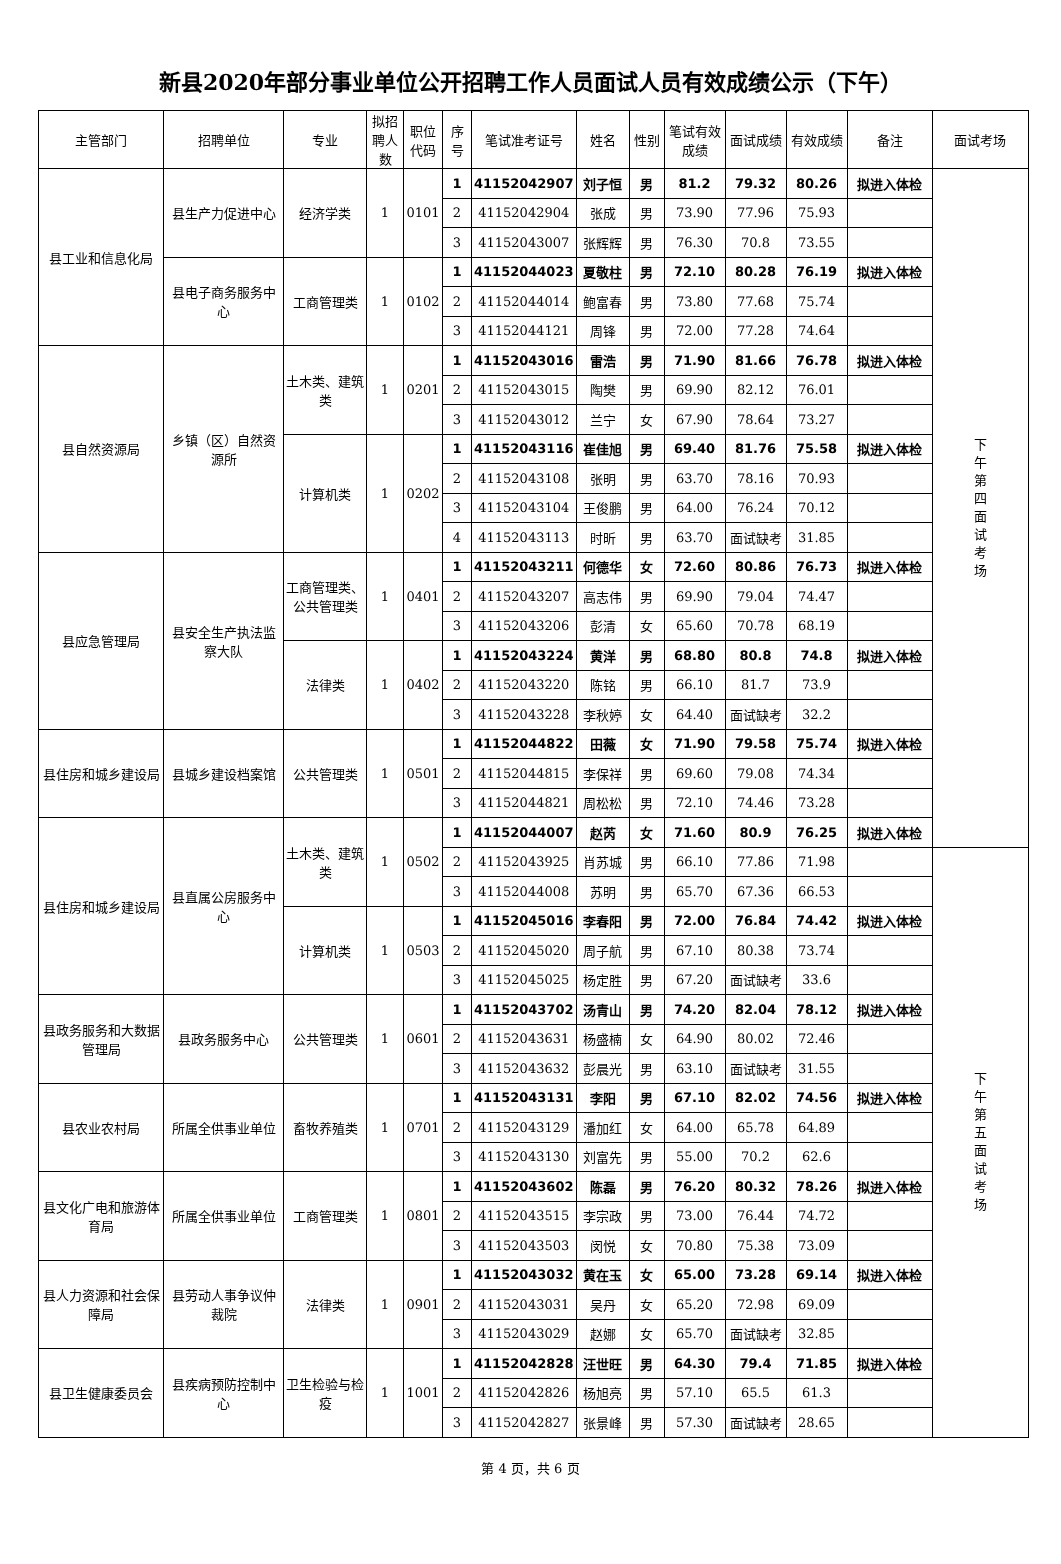新县2020年部分事业单位公开招聘工作人员面试人员有效成绩公示（下午）
| 主管部门 | 招聘单位 | 专业 | 拟招聘人数 | 职位代码 | 序号 | 笔试准考证号 | 姓名 | 性别 | 笔试有效成绩 | 面试成绩 | 有效成绩 | 备注 | 面试考场 |
| --- | --- | --- | --- | --- | --- | --- | --- | --- | --- | --- | --- | --- | --- |
| 县工业和信息化局 | 县生产力促进中心 | 经济学类 | 1 | 0101 | 1 | 41152042907 | 刘子恒 | 男 | 81.2 | 79.32 | 80.26 | 拟进入体检 | 下午第四面试考场 |
| | | | | | 2 | 41152042904 | 张成 | 男 | 73.90 | 77.96 | 75.93 | | |
| | | | | | 3 | 41152043007 | 张辉辉 | 男 | 76.30 | 70.8 | 73.55 | | |
| | 县电子商务服务中心 | 工商管理类 | 1 | 0102 | 1 | 41152044023 | 夏敬柱 | 男 | 72.10 | 80.28 | 76.19 | 拟进入体检 | |
| | | | | | 2 | 41152044014 | 鲍富春 | 男 | 73.80 | 77.68 | 75.74 | | |
| | | | | | 3 | 41152044121 | 周锋 | 男 | 72.00 | 77.28 | 74.64 | | |
| 县自然资源局 | 乡镇（区）自然资源所 | 土木类、建筑类 | 1 | 0201 | 1 | 41152043016 | 雷浩 | 男 | 71.90 | 81.66 | 76.78 | 拟进入体检 | |
| | | | | | 2 | 41152043015 | 陶樊 | 男 | 69.90 | 82.12 | 76.01 | | |
| | | | | | 3 | 41152043012 | 兰宁 | 女 | 67.90 | 78.64 | 73.27 | | |
| | | 计算机类 | 1 | 0202 | 1 | 41152043116 | 崔佳旭 | 男 | 69.40 | 81.76 | 75.58 | 拟进入体检 | |
| | | | | | 2 | 41152043108 | 张明 | 男 | 63.70 | 78.16 | 70.93 | | |
| | | | | | 3 | 41152043104 | 王俊鹏 | 男 | 64.00 | 76.24 | 70.12 | | |
| | | | | | 4 | 41152043113 | 时昕 | 男 | 63.70 | 面试缺考 | 31.85 | | |
| 县应急管理局 | 县安全生产执法监察大队 | 工商管理类、公共管理类 | 1 | 0401 | 1 | 41152043211 | 何德华 | 女 | 72.60 | 80.86 | 76.73 | 拟进入体检 | |
| | | | | | 2 | 41152043207 | 高志伟 | 男 | 69.90 | 79.04 | 74.47 | | |
| | | | | | 3 | 41152043206 | 彭清 | 女 | 65.60 | 70.78 | 68.19 | | |
| | | 法律类 | 1 | 0402 | 1 | 41152043224 | 黄洋 | 男 | 68.80 | 80.8 | 74.8 | 拟进入体检 | |
| | | | | | 2 | 41152043220 | 陈铭 | 男 | 66.10 | 81.7 | 73.9 | | |
| | | | | | 3 | 41152043228 | 李秋婷 | 女 | 64.40 | 面试缺考 | 32.2 | | |
| 县住房和城乡建设局 | 县城乡建设档案馆 | 公共管理类 | 1 | 0501 | 1 | 41152044822 | 田薇 | 女 | 71.90 | 79.58 | 75.74 | 拟进入体检 | |
| | | | | | 2 | 41152044815 | 李保祥 | 男 | 69.60 | 79.08 | 74.34 | | |
| | | | | | 3 | 41152044821 | 周松松 | 男 | 72.10 | 74.46 | 73.28 | | |
| 县住房和城乡建设局 | 县直属公房服务中心 | 土木类、建筑类 | 1 | 0502 | 1 | 41152044007 | 赵芮 | 女 | 71.60 | 80.9 | 76.25 | 拟进入体检 | |
| | | | | | 2 | 41152043925 | 肖苏城 | 男 | 66.10 | 77.86 | 71.98 | | 下午第五面试考场 |
| | | | | | 3 | 41152044008 | 苏明 | 男 | 65.70 | 67.36 | 66.53 | | |
| | | 计算机类 | 1 | 0503 | 1 | 41152045016 | 李春阳 | 男 | 72.00 | 76.84 | 74.42 | 拟进入体检 | |
| | | | | | 2 | 41152045020 | 周子航 | 男 | 67.10 | 80.38 | 73.74 | | |
| | | | | | 3 | 41152045025 | 杨定胜 | 男 | 67.20 | 面试缺考 | 33.6 | | |
| 县政务服务和大数据管理局 | 县政务服务中心 | 公共管理类 | 1 | 0601 | 1 | 41152043702 | 汤青山 | 男 | 74.20 | 82.04 | 78.12 | 拟进入体检 | |
| | | | | | 2 | 41152043631 | 杨盛楠 | 女 | 64.90 | 80.02 | 72.46 | | |
| | | | | | 3 | 41152043632 | 彭晨光 | 男 | 63.10 | 面试缺考 | 31.55 | | |
| 县农业农村局 | 所属全供事业单位 | 畜牧养殖类 | 1 | 0701 | 1 | 41152043131 | 李阳 | 男 | 67.10 | 82.02 | 74.56 | 拟进入体检 | |
| | | | | | 2 | 41152043129 | 潘加红 | 女 | 64.00 | 65.78 | 64.89 | | |
| | | | | | 3 | 41152043130 | 刘富先 | 男 | 55.00 | 70.2 | 62.6 | | |
| 县文化广电和旅游体育局 | 所属全供事业单位 | 工商管理类 | 1 | 0801 | 1 | 41152043602 | 陈磊 | 男 | 76.20 | 80.32 | 78.26 | 拟进入体检 | |
| | | | | | 2 | 41152043515 | 李宗政 | 男 | 73.00 | 76.44 | 74.72 | | |
| | | | | | 3 | 41152043503 | 闵悦 | 女 | 70.80 | 75.38 | 73.09 | | |
| 县人力资源和社会保障局 | 县劳动人事争议仲裁院 | 法律类 | 1 | 0901 | 1 | 41152043032 | 黄在玉 | 女 | 65.00 | 73.28 | 69.14 | 拟进入体检 | |
| | | | | | 2 | 41152043031 | 吴丹 | 女 | 65.20 | 72.98 | 69.09 | | |
| | | | | | 3 | 41152043029 | 赵娜 | 女 | 65.70 | 面试缺考 | 32.85 | | |
| 县卫生健康委员会 | 县疾病预防控制中心 | 卫生检验与检疫 | 1 | 1001 | 1 | 41152042828 | 汪世旺 | 男 | 64.30 | 79.4 | 71.85 | 拟进入体检 | |
| | | | | | 2 | 41152042826 | 杨旭亮 | 男 | 57.10 | 65.5 | 61.3 | | |
| | | | | | 3 | 41152042827 | 张景峰 | 男 | 57.30 | 面试缺考 | 28.65 | | |
第 4 页，共 6 页